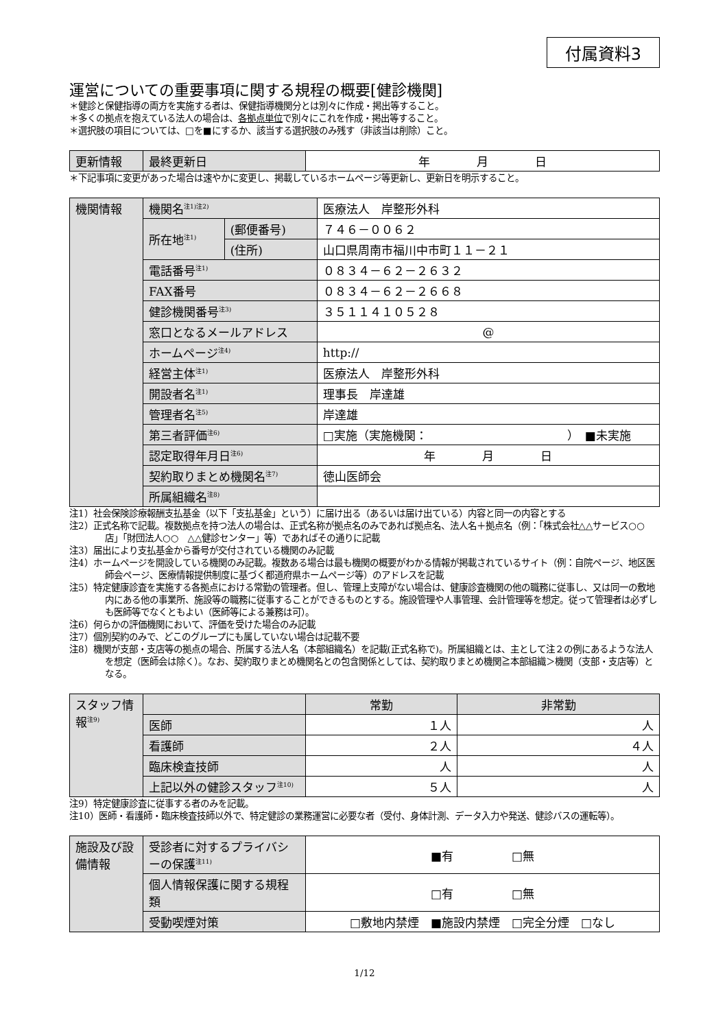付属資料3
運営についての重要事項に関する規程の概要[健診機関]
＊健診と保健指導の両方を実施する者は、保健指導機関分とは別々に作成・掲出等すること。
＊多くの拠点を抱えている法人の場合は、各拠点単位で別々にこれを作成・掲出等すること。
＊選択肢の項目については、□を■にするか、該当する選択肢のみ残す（非該当は削除）こと。
| 更新情報 | 最終更新日 | 年 月 日 |
＊下記事項に変更があった場合は速やかに変更し、掲載しているホームページ等更新し、更新日を明示すること。
| 機関情報 | 機関名<sup>注1)注2)</sup> | | 医療法人 岸整形外科 |
| | 所在地<sup>注1)</sup> | (郵便番号) | ７４６－００６２ |
| | | (住所) | 山口県周南市福川中市町１１－２１ |
| | 電話番号<sup>注1)</sup> | | ０８３４－６２－２６３２ |
| | FAX番号 | | ０８３４－６２－２６６８ |
| | 健診機関番号<sup>注3)</sup> | | ３５１１４１０５２８ |
| | 窓口となるメールアドレス | | @ |
| | ホームページ<sup>注4)</sup> | | http:// |
| | 経営主体<sup>注1)</sup> | | 医療法人 岸整形外科 |
| | 開設者名<sup>注1)</sup> | | 理事長 岸達雄 |
| | 管理者名<sup>注5)</sup> | | 岸達雄 |
| | 第三者評価<sup>注6)</sup> | | □実施（実施機関： ） ■未実施 |
| | 認定取得年月日<sup>注6)</sup> | | 年 月 日 |
| | 契約取りまとめ機関名<sup>注7)</sup> | | 徳山医師会 |
| | 所属組織名<sup>注8)</sup> | | |
注1）社会保険診療報酬支払基金（以下「支払基金」という）に届け出る（あるいは届け出ている）内容と同一の内容とする
注2）正式名称で記載。複数拠点を持つ法人の場合は、正式名称が拠点名のみであれば拠点名、法人名＋拠点名（例：「株式会社△△サービス○○店」「財団法人○○　△△健診センター」等）であればその通りに記載
注3）届出により支払基金から番号が交付されている機関のみ記載
注4）ホームページを開設している機関のみ記載。複数ある場合は最も機関の概要がわかる情報が掲載されているサイト（例：自院ページ、地区医師会ページ、医療情報提供制度に基づく都道府県ホームページ等）のアドレスを記載
注5）特定健康診査を実施する各拠点における常勤の管理者。但し、管理上支障がない場合は、健康診査機関の他の職務に従事し、又は同一の敷地内にある他の事業所、施設等の職務に従事することができるものとする。施設管理や人事管理、会計管理等を想定。従って管理者は必ずしも医師等でなくともよい（医師等による兼務は可）。
注6）何らかの評価機関において、評価を受けた場合のみ記載
注7）個別契約のみで、どこのグループにも属していない場合は記載不要
注8）機関が支部・支店等の拠点の場合、所属する法人名（本部組織名）を記載(正式名称で)。所属組織とは、主として注２の例にあるような法人を想定（医師会は除く）。なお、契約取りまとめ機関名との包含関係としては、契約取りまとめ機関≧本部組織＞機関（支部・支店等）となる。
| スタッフ情報<sup>注9)</sup> | | 常勤 | 非常勤 |
| --- | --- | --- | --- |
| | 医師 | １人 | 人 |
| | 看護師 | ２人 | ４人 |
| | 臨床検査技師 | 人 | 人 |
| | 上記以外の健診スタッフ<sup>注10)</sup> | ５人 | 人 |
注9）特定健康診査に従事する者のみを記載。
注10）医師・看護師・臨床検査技師以外で、特定健診の業務運営に必要な者（受付、身体計測、データ入力や発送、健診バスの運転等）。
| 施設及び設備情報 | 受診者に対するプライバシーの保護<sup>注11)</sup> | ■有 □無 |
| | 個人情報保護に関する規程類 | □有 □無 |
| | 受動喫煙対策 | □敷地内禁煙 ■施設内禁煙 □完全分煙 □なし |
1/12